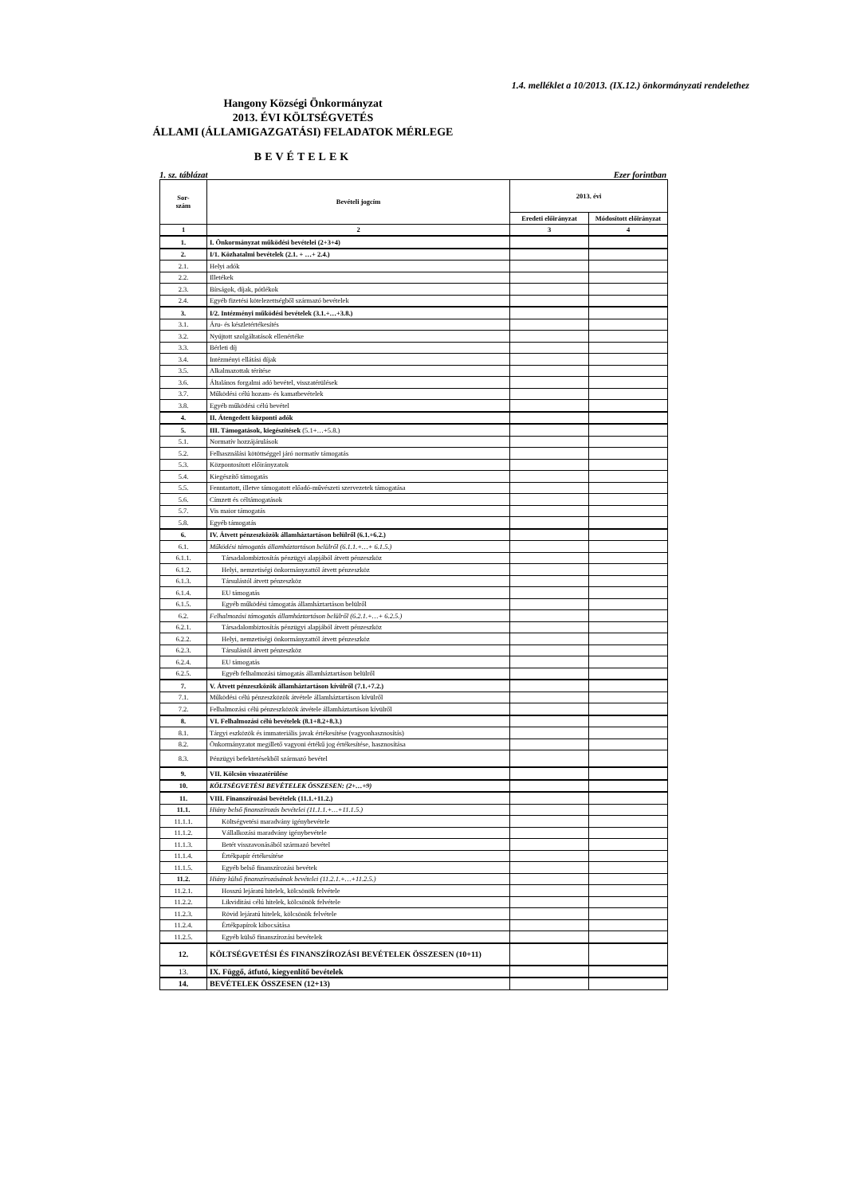1.4. melléklet a 10/2013. (IX.12.) önkormányzati rendelethez
Hangony Községi Önkormányzat
2013. ÉVI KÖLTSÉGVETÉS
ÁLLAMI (ÁLLAMIGAZGATÁSI) FELADATOK MÉRLEGE
BEVÉTELEK
1. sz. táblázat Ezer forintban
| Sor- szám | Bevételi jogcím | 2013. évi | |
| --- | --- | --- | --- |
| | | Eredeti előirányzat | Módosított előirányzat |
| 1 | 2 | 3 | 4 |
| 1. | I. Önkormányzat működési bevételei (2+3+4) | | |
| 2. | I/1. Közhatalmi bevételek (2.1. + …+ 2.4.) | | |
| 2.1. | Helyi adók | | |
| 2.2. | Illetékek | | |
| 2.3. | Bírságok, díjak, pótlékok | | |
| 2.4. | Egyéb fizetési kötelezettségből származó bevételek | | |
| 3. | I/2. Intézményi működési bevételek (3.1.+…+3.8.) | | |
| 3.1. | Áru- és készletértékesítés | | |
| 3.2. | Nyújtott szolgáltatások ellenértéke | | |
| 3.3. | Bérleti díj | | |
| 3.4. | Intézményi ellátási díjak | | |
| 3.5. | Alkalmazottak térítése | | |
| 3.6. | Általános forgalmi adó bevétel, visszatérülések | | |
| 3.7. | Működési célú hozam- és kamatbevételek | | |
| 3.8. | Egyéb működési célú bevétel | | |
| 4. | II. Átengedett központi adók | | |
| 5. | III. Támogatások, kiegészítések (5.1+…+5.8.) | | |
| 5.1. | Normatív hozzájárulások | | |
| 5.2. | Felhasználási kötöttséggel járó normatív támogatás | | |
| 5.3. | Központosított előirányzatok | | |
| 5.4. | Kiegészítő támogatás | | |
| 5.5. | Fenntartott, illetve támogatott előadó-művészeti szervezetek támogatása | | |
| 5.6. | Címzett és céltámogatások | | |
| 5.7. | Vis maior támogatás | | |
| 5.8. | Egyéb támogatás | | |
| 6. | IV. Átvett pénzeszközök államháztartáson belülről (6.1.+6.2.) | | |
| 6.1. | Működési támogatás államháztartáson belülről (6.1.1.+…+ 6.1.5.) | | |
| 6.1.1. | Társadalombiztosítás pénzügyi alapjából átvett pénzeszköz | | |
| 6.1.2. | Helyi, nemzetiségi önkormányzattól átvett pénzeszköz | | |
| 6.1.3. | Társulástól átvett pénzeszköz | | |
| 6.1.4. | EU támogatás | | |
| 6.1.5. | Egyéb működési támogatás államháztartáson belülről | | |
| 6.2. | Felhalmozási támogatás államháztartáson belülről (6.2.1.+…+ 6.2.5.) | | |
| 6.2.1. | Társadalombiztosítás pénzügyi alapjából átvett pénzeszköz | | |
| 6.2.2. | Helyi, nemzetiségi önkormányzattól átvett pénzeszköz | | |
| 6.2.3. | Társulástól átvett pénzeszköz | | |
| 6.2.4. | EU támogatás | | |
| 6.2.5. | Egyéb felhalmozási támogatás államháztartáson belülről | | |
| 7. | V. Átvett pénzeszközök államháztartáson kívülről (7.1.+7.2.) | | |
| 7.1. | Működési célú pénzeszközök átvétele államháztartáson kívülről | | |
| 7.2. | Felhalmozási célú pénzeszközök átvétele államháztartáson kívülről | | |
| 8. | VI. Felhalmozási célú bevételek (8.1+8.2+8.3.) | | |
| 8.1. | Tárgyi eszközök és immateriális javak értékesítése (vagyonhasznosítás) | | |
| 8.2. | Önkormányzatot megillető vagyoni értékű jog értékesítése, hasznosítása | | |
| 8.3. | Pénzügyi befektetésekből származó bevétel | | |
| 9. | VII. Kölcsön visszatérülése | | |
| 10. | KÖLTSÉGVETÉSI BEVÉTELEK ÖSSZESEN: (2+…+9) | | |
| 11. | VIII. Finanszírozási bevételek (11.1.+11.2.) | | |
| 11.1. | Hiány belső finanszírozás bevételei (11.1.1.+…+11.1.5.) | | |
| 11.1.1. | Költségvetési maradvány igénybevétele | | |
| 11.1.2. | Vállalkozási maradvány igénybevétele | | |
| 11.1.3. | Betét visszavonásából származó bevétel | | |
| 11.1.4. | Értékpapír értékesítése | | |
| 11.1.5. | Egyéb belső finanszírozási bevétek | | |
| 11.2. | Hiány külső finanszírozásának bevételei (11.2.1.+…+11.2.5.) | | |
| 11.2.1. | Hosszú lejáratú hitelek, kölcsönök felvétele | | |
| 11.2.2. | Likviditási célú hitelek, kölcsönök felvétele | | |
| 11.2.3. | Rövid lejáratú hitelek, kölcsönök felvétele | | |
| 11.2.4. | Értékpapírok kibocsátása | | |
| 11.2.5. | Egyéb külső finanszírozási bevételek | | |
| 12. | KÖLTSÉGVETÉSI ÉS FINANSZÍROZÁSI BEVÉTELEK ÖSSZESEN (10+11) | | |
| 13. | IX. Függő, átfutó, kiegyenlítő bevételek | | |
| 14. | BEVÉTELEK ÖSSZESEN (12+13) | | |